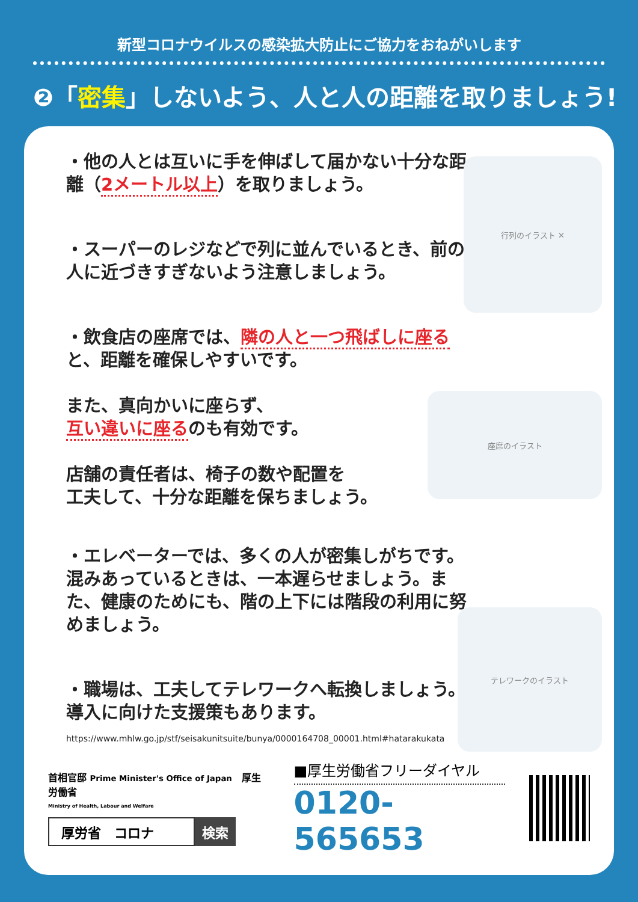新型コロナウイルスの感染拡大防止にご協力をおねがいします
❷「密集」しないよう、人と人の距離を取りましょう!
行列のイラスト ✕
座席のイラスト
テレワークのイラスト
・他の人とは互いに手を伸ばして届かない十分な距離（2メートル以上）を取りましょう。
・スーパーのレジなどで列に並んでいるとき、前の人に近づきすぎないよう注意しましょう。
・飲食店の座席では、隣の人と一つ飛ばしに座ると、距離を確保しやすいです。
また、真向かいに座らず、
互い違いに座るのも有効です。
店舗の責任者は、椅子の数や配置を
工夫して、十分な距離を保ちましょう。
・エレベーターでは、多くの人が密集しがちです。混みあっているときは、一本遅らせましょう。また、健康のためにも、階の上下には階段の利用に努めましょう。
・職場は、工夫してテレワークへ転換しましょう。導入に向けた支援策もあります。
https://www.mhlw.go.jp/stf/seisakunitsuite/bunya/0000164708_00001.html#hatarakukata
首相官邸 Prime Minister's Office of Japan　厚生労働省
Ministry of Health, Labour and Welfare
厚労省　コロナ 検索
■厚生労働省フリーダイヤル
0120-565653